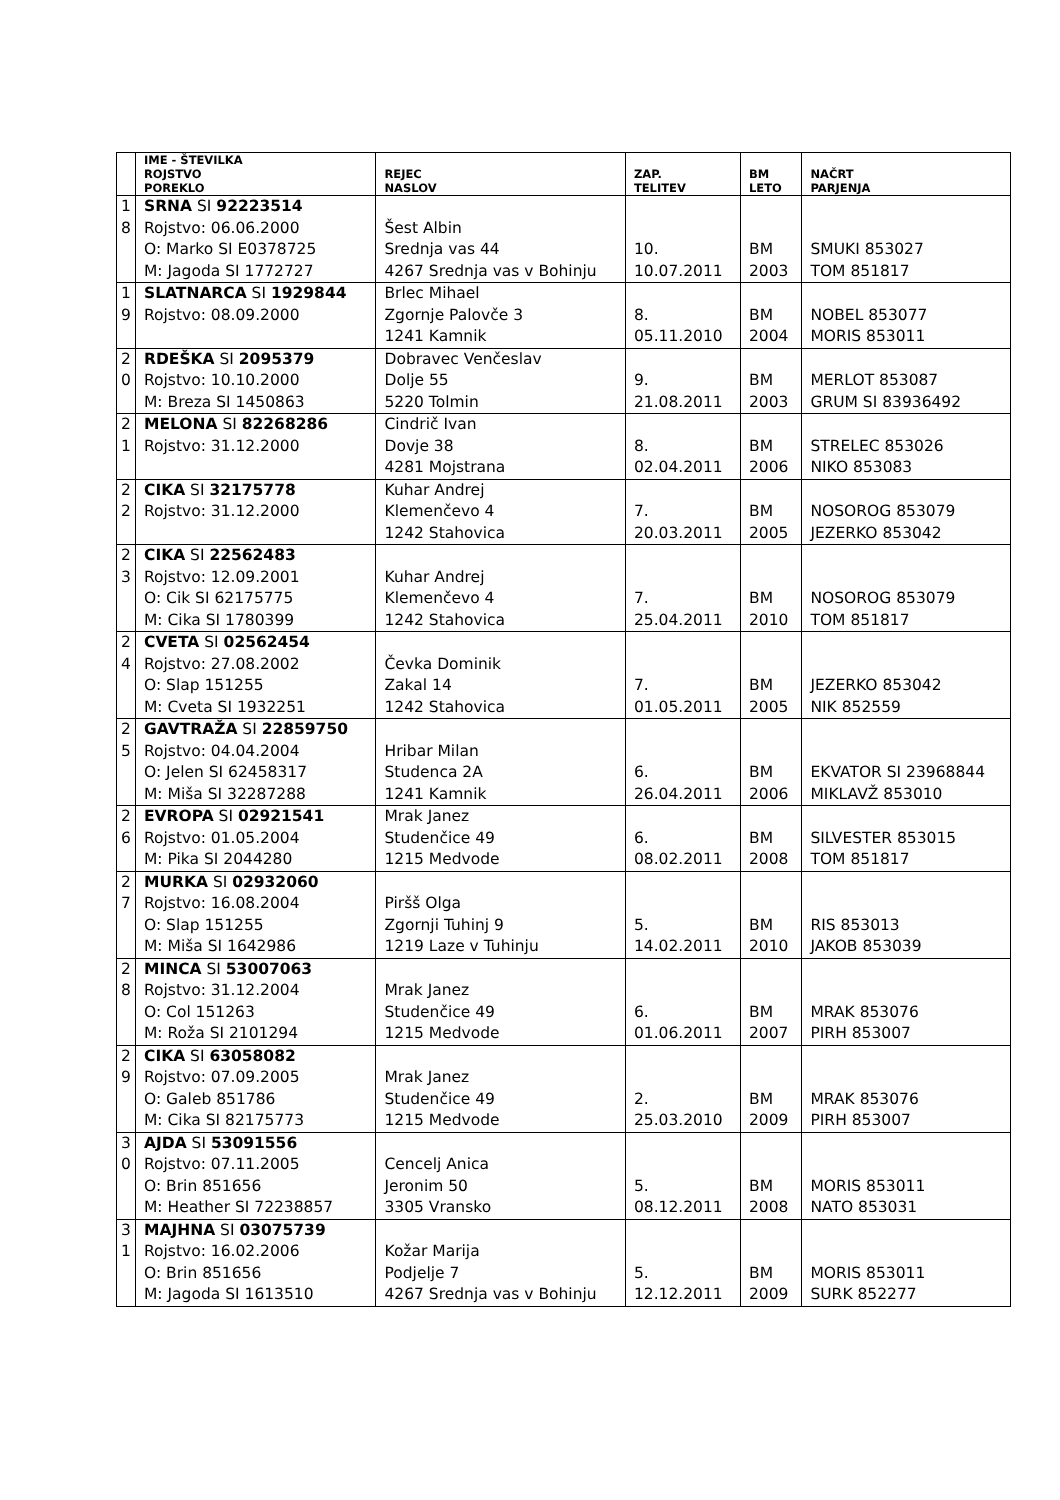| | IME - ŠTEVILKA ROJSTVO POREKLO | REJEC NASLOV | ZAP. TELITEV | BM LETO | NAČRT PARJENJA |
| --- | --- | --- | --- | --- | --- |
| 1 8 | SRNA SI 92223514 Rojstvo: 06.06.2000 O: Marko SI E0378725 M: Jagoda SI 1772727 | Šest Albin Srednja vas 44 4267 Srednja vas v Bohinju | 10. 10.07.2011 | BM 2003 | SMUKI 853027 TOM 851817 |
| 1 9 | SLATNARCA SI 1929844 Rojstvo: 08.09.2000 | Brlec Mihael Zgornje Palovče 3 1241 Kamnik | 8. 05.11.2010 | BM 2004 | NOBEL 853077 MORIS 853011 |
| 2 0 | RDEŠKA SI 2095379 Rojstvo: 10.10.2000 M: Breza SI 1450863 | Dobravec Venčeslav Dolje 55 5220 Tolmin | 9. 21.08.2011 | BM 2003 | MERLOT 853087 GRUM SI 83936492 |
| 2 1 | MELONA SI 82268286 Rojstvo: 31.12.2000 | Cindrič Ivan Dovje 38 4281 Mojstrana | 8. 02.04.2011 | BM 2006 | STRELEC 853026 NIKO 853083 |
| 2 2 | CIKA SI 32175778 Rojstvo: 31.12.2000 | Kuhar Andrej Klemenčevo 4 1242 Stahovica | 7. 20.03.2011 | BM 2005 | NOSOROG 853079 JEZERKO 853042 |
| 2 3 | CIKA SI 22562483 Rojstvo: 12.09.2001 O: Cik SI 62175775 M: Cika SI 1780399 | Kuhar Andrej Klemenčevo 4 1242 Stahovica | 7. 25.04.2011 | BM 2010 | NOSOROG 853079 TOM 851817 |
| 2 4 | CVETA SI 02562454 Rojstvo: 27.08.2002 O: Slap 151255 M: Cveta SI 1932251 | Čevka Dominik Zakal 14 1242 Stahovica | 7. 01.05.2011 | BM 2005 | JEZERKO 853042 NIK 852559 |
| 2 5 | GAVTRAŽA SI 22859750 Rojstvo: 04.04.2004 O: Jelen SI 62458317 M: Miša SI 32287288 | Hribar Milan Studenca 2A 1241 Kamnik | 6. 26.04.2011 | BM 2006 | EKVATOR SI 23968844 MIKLAVŽ 853010 |
| 2 6 | EVROPA SI 02921541 Rojstvo: 01.05.2004 M: Pika SI 2044280 | Mrak Janez Studenčice 49 1215 Medvode | 6. 08.02.2011 | BM 2008 | SILVESTER 853015 TOM 851817 |
| 2 7 | MURKA SI 02932060 Rojstvo: 16.08.2004 O: Slap 151255 M: Miša SI 1642986 | Piršš Olga Zgornji Tuhinj 9 1219 Laze v Tuhinju | 5. 14.02.2011 | BM 2010 | RIS 853013 JAKOB 853039 |
| 2 8 | MINCA SI 53007063 Rojstvo: 31.12.2004 O: Col 151263 M: Roža SI 2101294 | Mrak Janez Studenčice 49 1215 Medvode | 6. 01.06.2011 | BM 2007 | MRAK 853076 PIRH 853007 |
| 2 9 | CIKA SI 63058082 Rojstvo: 07.09.2005 O: Galeb 851786 M: Cika SI 82175773 | Mrak Janez Studenčice 49 1215 Medvode | 2. 25.03.2010 | BM 2009 | MRAK 853076 PIRH 853007 |
| 3 0 | AJDA SI 53091556 Rojstvo: 07.11.2005 O: Brin 851656 M: Heather SI 72238857 | Cencelj Anica Jeronim 50 3305 Vransko | 5. 08.12.2011 | BM 2008 | MORIS 853011 NATO 853031 |
| 3 1 | MAJHNA SI 03075739 Rojstvo: 16.02.2006 O: Brin 851656 M: Jagoda SI 1613510 | Kožar Marija Podjelje 7 4267 Srednja vas v Bohinju | 5. 12.12.2011 | BM 2009 | MORIS 853011 SURK 852277 |